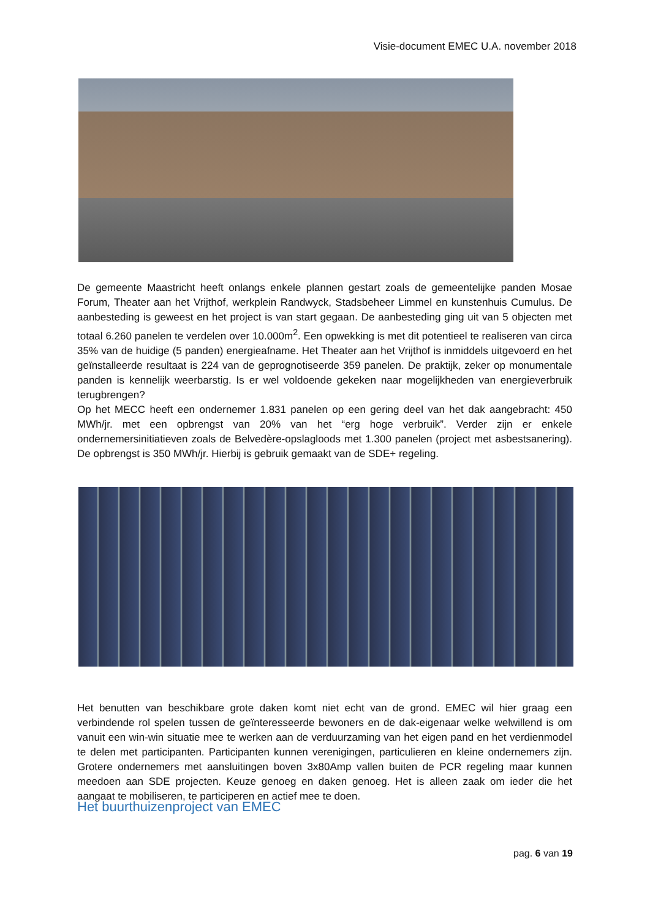Visie-document EMEC U.A. november 2018
De gemeente Maastricht heeft onlangs enkele plannen gestart zoals de gemeentelijke panden Mosae Forum, Theater aan het Vrijthof, werkplein Randwyck, Stadsbeheer Limmel en kunstenhuis Cumulus. De aanbesteding is geweest en het project is van start gegaan. De aanbesteding ging uit van 5 objecten met totaal 6.260 panelen te verdelen over 10.000m<sup>2</sup>. Een opwekking is met dit potentieel te realiseren van circa 35% van de huidige (5 panden) energieafname. Het Theater aan het Vrijthof is inmiddels uitgevoerd en het geïnstalleerde resultaat is 224 van de geprognotiseerde 359 panelen. De praktijk, zeker op monumentale panden is kennelijk weerbarstig. Is er wel voldoende gekeken naar mogelijkheden van energieverbruik terugbrengen?
Op het MECC heeft een ondernemer 1.831 panelen op een gering deel van het dak aangebracht: 450 MWh/jr. met een opbrengst van 20% van het “erg hoge verbruik”. Verder zijn er enkele ondernemersinitiatieven zoals de Belvedère-opslagloods met 1.300 panelen (project met asbestsanering). De opbrengst is 350 MWh/jr. Hierbij is gebruik gemaakt van de SDE+ regeling.
Het benutten van beschikbare grote daken komt niet echt van de grond. EMEC wil hier graag een verbindende rol spelen tussen de geïnteresseerde bewoners en de dak-eigenaar welke welwillend is om vanuit een win-win situatie mee te werken aan de verduurzaming van het eigen pand en het verdienmodel te delen met participanten. Participanten kunnen verenigingen, particulieren en kleine ondernemers zijn. Grotere ondernemers met aansluitingen boven 3x80Amp vallen buiten de PCR regeling maar kunnen meedoen aan SDE projecten. Keuze genoeg en daken genoeg. Het is alleen zaak om ieder die het aangaat te mobiliseren, te participeren en actief mee te doen.
Het buurthuizenproject van EMEC
pag. 6 van 19